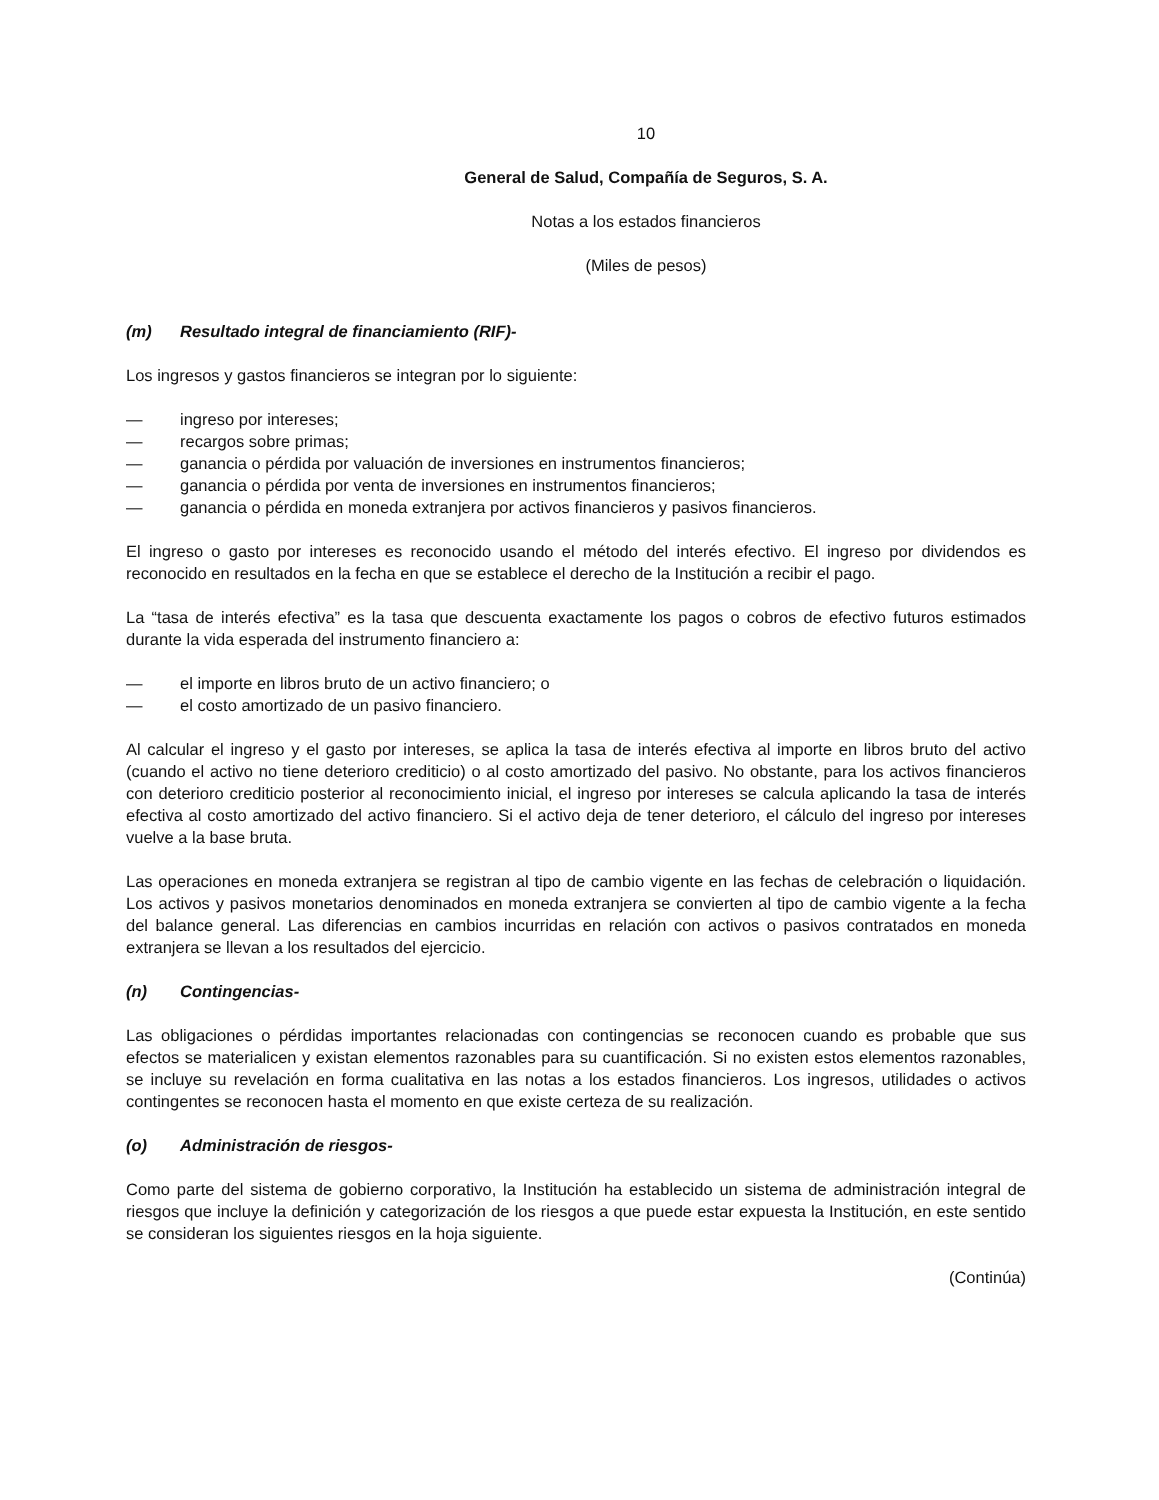10
General de Salud, Compañía de Seguros, S. A.
Notas a los estados financieros
(Miles de pesos)
(m) Resultado integral de financiamiento (RIF)-
Los ingresos y gastos financieros se integran por lo siguiente:
— ingreso por intereses;
— recargos sobre primas;
— ganancia o pérdida por valuación de inversiones en instrumentos financieros;
— ganancia o pérdida por venta de inversiones en instrumentos financieros;
— ganancia o pérdida en moneda extranjera por activos financieros y pasivos financieros.
El ingreso o gasto por intereses es reconocido usando el método del interés efectivo. El ingreso por dividendos es reconocido en resultados en la fecha en que se establece el derecho de la Institución a recibir el pago.
La “tasa de interés efectiva” es la tasa que descuenta exactamente los pagos o cobros de efectivo futuros estimados durante la vida esperada del instrumento financiero a:
— el importe en libros bruto de un activo financiero; o
— el costo amortizado de un pasivo financiero.
Al calcular el ingreso y el gasto por intereses, se aplica la tasa de interés efectiva al importe en libros bruto del activo (cuando el activo no tiene deterioro crediticio) o al costo amortizado del pasivo. No obstante, para los activos financieros con deterioro crediticio posterior al reconocimiento inicial, el ingreso por intereses se calcula aplicando la tasa de interés efectiva al costo amortizado del activo financiero. Si el activo deja de tener deterioro, el cálculo del ingreso por intereses vuelve a la base bruta.
Las operaciones en moneda extranjera se registran al tipo de cambio vigente en las fechas de celebración o liquidación. Los activos y pasivos monetarios denominados en moneda extranjera se convierten al tipo de cambio vigente a la fecha del balance general. Las diferencias en cambios incurridas en relación con activos o pasivos contratados en moneda extranjera se llevan a los resultados del ejercicio.
(n) Contingencias-
Las obligaciones o pérdidas importantes relacionadas con contingencias se reconocen cuando es probable que sus efectos se materialicen y existan elementos razonables para su cuantificación. Si no existen estos elementos razonables, se incluye su revelación en forma cualitativa en las notas a los estados financieros. Los ingresos, utilidades o activos contingentes se reconocen hasta el momento en que existe certeza de su realización.
(o) Administración de riesgos-
Como parte del sistema de gobierno corporativo, la Institución ha establecido un sistema de administración integral de riesgos que incluye la definición y categorización de los riesgos a que puede estar expuesta la Institución, en este sentido se consideran los siguientes riesgos en la hoja siguiente.
(Continúa)